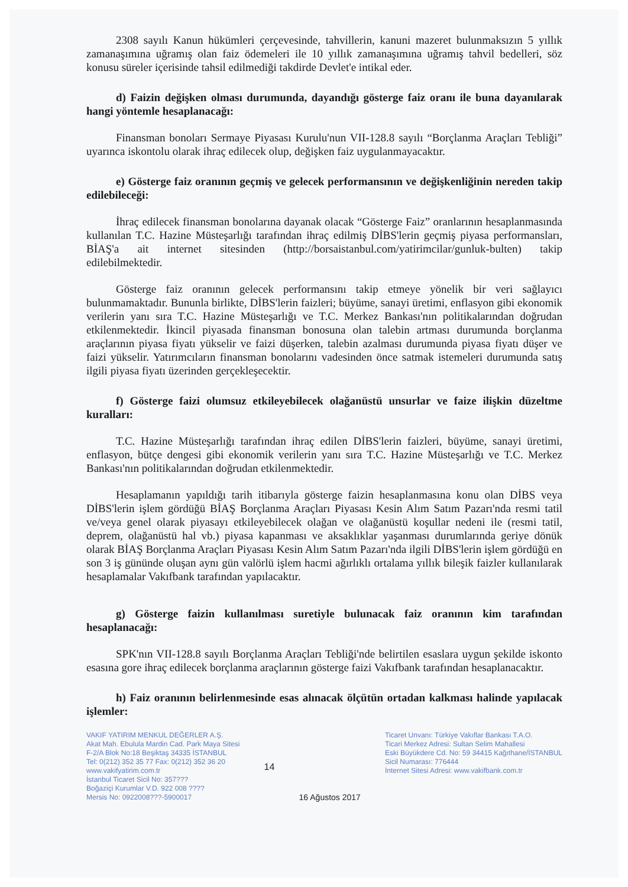2308 sayılı Kanun hükümleri çerçevesinde, tahvillerin, kanuni mazeret bulunmaksızın 5 yıllık zamanaşımına uğramış olan faiz ödemeleri ile 10 yıllık zamanaşımına uğramış tahvil bedelleri, söz konusu süreler içerisinde tahsil edilmediği takdirde Devlet'e intikal eder.
d) Faizin değişken olması durumunda, dayandığı gösterge faiz oranı ile buna dayanılarak hangi yöntemle hesaplanacağı:
Finansman bonoları Sermaye Piyasası Kurulu'nun VII-128.8 sayılı “Borçlanma Araçları Tebliği” uyarınca iskontolu olarak ihraç edilecek olup, değişken faiz uygulanmayacaktır.
e) Gösterge faiz oranının geçmiş ve gelecek performansının ve değişkenliğinin nereden takip edilebileceği:
İhraç edilecek finansman bonolarına dayanak olacak “Gösterge Faiz” oranlarının hesaplanmasında kullanılan T.C. Hazine Müsteşarlığı tarafından ihraç edilmiş DİBS'lerin geçmiş piyasa performansları, BİAŞ'a ait internet sitesinden (http://borsaistanbul.com/yatirimcilar/gunluk-bulten) takip edilebilmektedir.
Gösterge faiz oranının gelecek performansını takip etmeye yönelik bir veri sağlayıcı bulunmamaktadır. Bununla birlikte, DİBS'lerin faizleri; büyüme, sanayi üretimi, enflasyon gibi ekonomik verilerin yanı sıra T.C. Hazine Müsteşarlığı ve T.C. Merkez Bankası'nın politikalarından doğrudan etkilenmektedir. İkincil piyasada finansman bonosuna olan talebin artması durumunda borçlanma araçlarının piyasa fiyatı yükselir ve faizi düşerken, talebin azalması durumunda piyasa fiyatı düşer ve faizi yükselir. Yatırımcıların finansman bonolarını vadesinden önce satmak istemeleri durumunda satış ilgili piyasa fiyatı üzerinden gerçekleşecektir.
f) Gösterge faizi olumsuz etkileyebilecek olağanüstü unsurlar ve faize ilişkin düzeltme kuralları:
T.C. Hazine Müsteşarlığı tarafından ihraç edilen DİBS'lerin faizleri, büyüme, sanayi üretimi, enflasyon, bütçe dengesi gibi ekonomik verilerin yanı sıra T.C. Hazine Müsteşarlığı ve T.C. Merkez Bankası'nın politikalarından doğrudan etkilenmektedir.
Hesaplamanın yapıldığı tarih itibarıyla gösterge faizin hesaplanmasına konu olan DİBS veya DİBS'lerin işlem gördüğü BİAŞ Borçlanma Araçları Piyasası Kesin Alım Satım Pazarı'nda resmi tatil ve/veya genel olarak piyasayı etkileyebilecek olağan ve olağanüstü koşullar nedeni ile (resmi tatil, deprem, olağanüstü hal vb.) piyasa kapanması ve aksaklıklar yaşanması durumlarında geriye dönük olarak BİAŞ Borçlanma Araçları Piyasası Kesin Alım Satım Pazarı'nda ilgili DİBS'lerin işlem gördüğü en son 3 iş gününde oluşan aynı gün valörlü işlem hacmi ağırlıklı ortalama yıllık bileşik faizler kullanılarak hesaplamalar Vakıfbank tarafından yapılacaktır.
g) Gösterge faizin kullanılması suretiyle bulunacak faiz oranının kim tarafından hesaplanacağı:
SPK'nın VII-128.8 sayılı Borçlanma Araçları Tebliği'nde belirtilen esaslara uygun şekilde iskonto esasına gore ihraç edilecek borçlanma araçlarının gösterge faizi Vakıfbank tarafından hesaplanacaktır.
h) Faiz oranının belirlenmesinde esas alınacak ölçütün ortadan kalkması halinde yapılacak işlemler:
VAKIF YATIRIM MENKUL DEĞERLER A.Ş.
Akat Mah. Ebulula Mardin Cad. Park Maya Sitesi
F-2/A Blok No:18 Beşiktaş 34335 İSTANBUL
Tel: 0(212) 352 35 77 Fax: 0(212) 352 36 20
www.vakifyatirim.com.tr
İstanbul Ticaret Sicil No: 357???
Boğaziçi Kurumlar V.D. 922 008 ????
Mersis No: 0922008???-5900017
14 16 Ağustos 2017
Ticaret Unvanı: Türkiye Vakıflar Bankası T.A.O.
Ticari Merkez Adresi: Sultan Selim Mahallesi
Eski Büyükdere Cd. No: 59 34415 Kağıthane/İSTANBUL
Sicil Numarası: 776444
İnternet Sitesi Adresi: www.vakifbank.com.tr